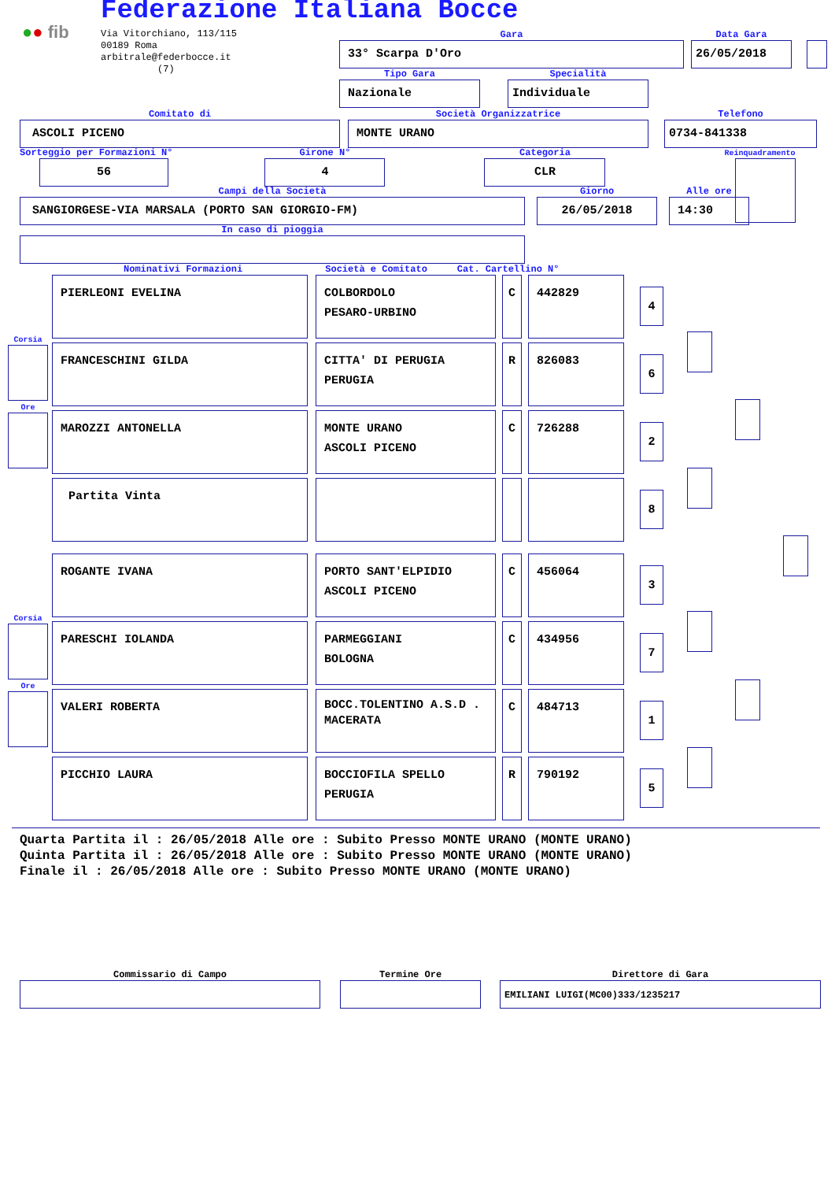●● fib
Federazione Italiana Bocce
Via Vitorchiano, 113/115
00189 Roma
arbitrale@federbocce.it
(7)
Gara
33° Scarpa D'Oro
Data Gara
26/05/2018
Tipo Gara
Nazionale
Specialità
Individuale
Comitato di
ASCOLI PICENO
Società Organizzatrice
MONTE URANO
Telefono
0734-841338
Sorteggio per Formazioni N°
56
Girone N°
4
Categoria
CLR
Reinquadramento
Campi della Società
SANGIORGESE-VIA MARSALA (PORTO SAN GIORGIO-FM)
Giorno
26/05/2018
Alle ore
14:30
In caso di pioggia
Nominativi Formazioni Società e Comitato Cat. Cartellino N°
PIERLEONI EVELINA COLBORDOLO
PESARO-URBINO
C 442829
4
Corsia
FRANCESCHINI GILDA CITTA' DI PERUGIA
PERUGIA
R 826083
6
Ore
MAROZZI ANTONELLA MONTE URANO
ASCOLI PICENO
C 726288
2
Partita Vinta
8
ROGANTE IVANA PORTO SANT'ELPIDIO
ASCOLI PICENO
C 456064
3
Corsia
PARESCHI IOLANDA PARMEGGIANI
BOLOGNA
C 434956
7
Ore
VALERI ROBERTA
BOCC.TOLENTINO A.S.D .
MACERATA
C 484713
1
PICCHIO LAURA BOCCIOFILA SPELLO
PERUGIA
R 790192
5
Quarta Partita il : 26/05/2018 Alle ore : Subito Presso MONTE URANO (MONTE URANO)
Quinta Partita il : 26/05/2018 Alle ore : Subito Presso MONTE URANO (MONTE URANO)
Finale il : 26/05/2018 Alle ore : Subito Presso MONTE URANO (MONTE URANO)
Commissario di Campo Termine Ore Direttore di Gara
EMILIANI LUIGI(MC00)333/1235217